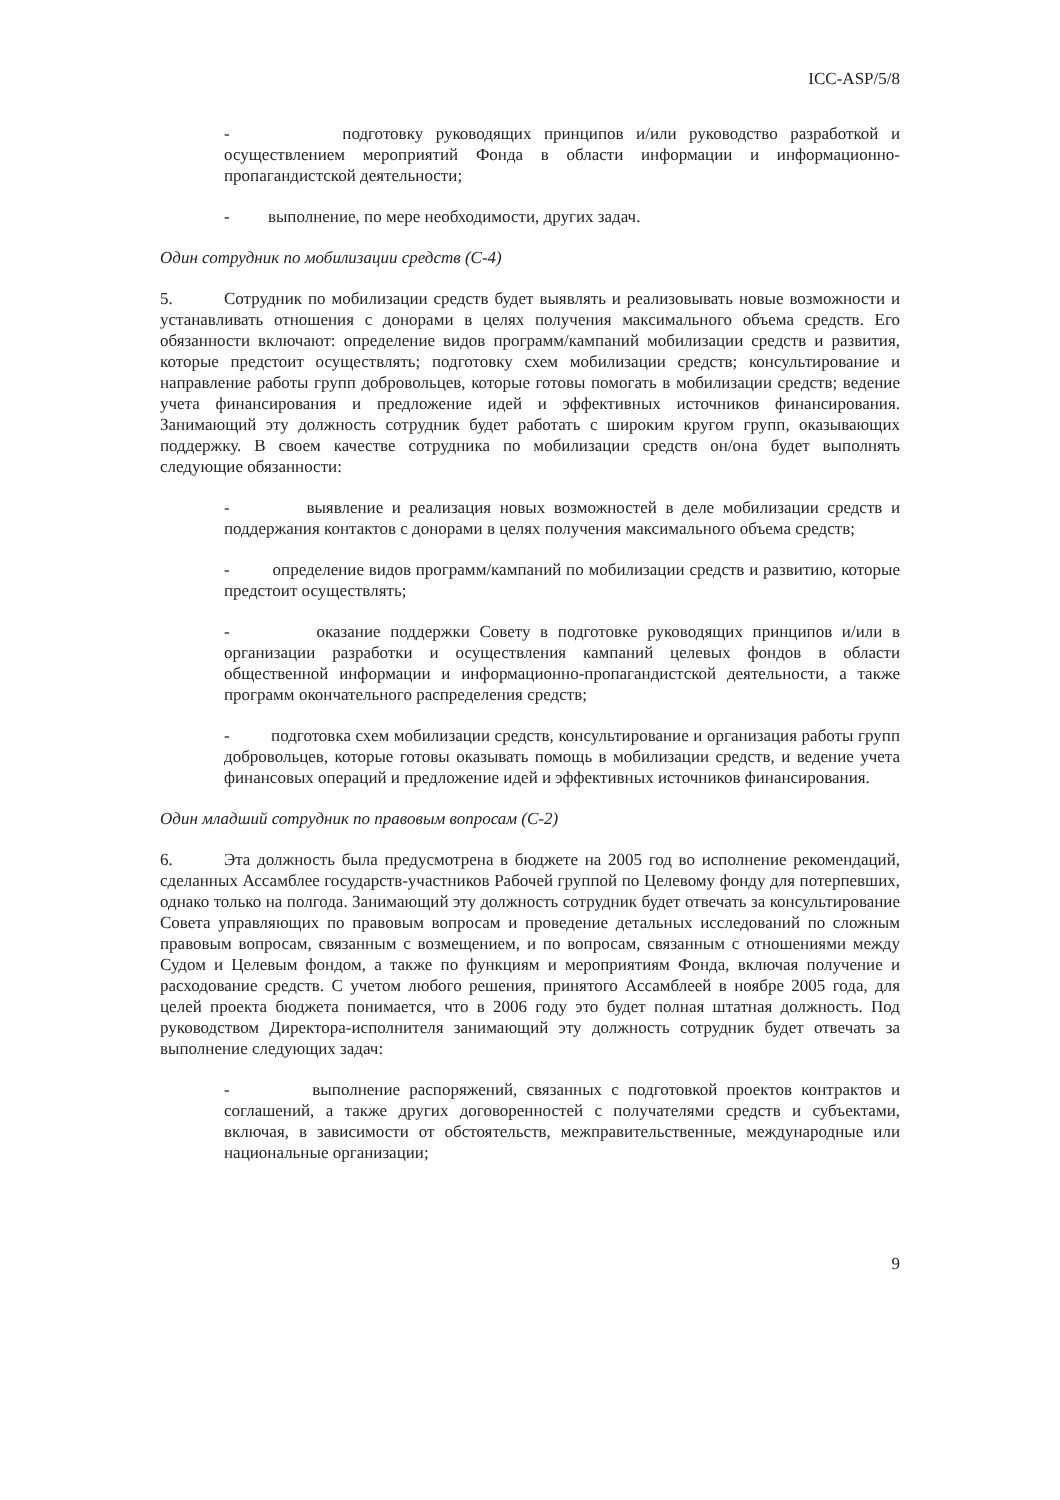ICC-ASP/5/8
- подготовку руководящих принципов и/или руководство разработкой и осуществлением мероприятий Фонда в области информации и информационно-пропагандистской деятельности;
- выполнение, по мере необходимости, других задач.
Один сотрудник по мобилизации средств (С-4)
5. Сотрудник по мобилизации средств будет выявлять и реализовывать новые возможности и устанавливать отношения с донорами в целях получения максимального объема средств. Его обязанности включают: определение видов программ/кампаний мобилизации средств и развития, которые предстоит осуществлять; подготовку схем мобилизации средств; консультирование и направление работы групп добровольцев, которые готовы помогать в мобилизации средств; ведение учета финансирования и предложение идей и эффективных источников финансирования. Занимающий эту должность сотрудник будет работать с широким кругом групп, оказывающих поддержку. В своем качестве сотрудника по мобилизации средств он/она будет выполнять следующие обязанности:
- выявление и реализация новых возможностей в деле мобилизации средств и поддержания контактов с донорами в целях получения максимального объема средств;
- определение видов программ/кампаний по мобилизации средств и развитию, которые предстоит осуществлять;
- оказание поддержки Совету в подготовке руководящих принципов и/или в организации разработки и осуществления кампаний целевых фондов в области общественной информации и информационно-пропагандистской деятельности, а также программ окончательного распределения средств;
- подготовка схем мобилизации средств, консультирование и организация работы групп добровольцев, которые готовы оказывать помощь в мобилизации средств, и ведение учета финансовых операций и предложение идей и эффективных источников финансирования.
Один младший сотрудник по правовым вопросам (С-2)
6. Эта должность была предусмотрена в бюджете на 2005 год во исполнение рекомендаций, сделанных Ассамблее государств-участников Рабочей группой по Целевому фонду для потерпевших, однако только на полгода. Занимающий эту должность сотрудник будет отвечать за консультирование Совета управляющих по правовым вопросам и проведение детальных исследований по сложным правовым вопросам, связанным с возмещением, и по вопросам, связанным с отношениями между Судом и Целевым фондом, а также по функциям и мероприятиям Фонда, включая получение и расходование средств. С учетом любого решения, принятого Ассамблеей в ноябре 2005 года, для целей проекта бюджета понимается, что в 2006 году это будет полная штатная должность. Под руководством Директора-исполнителя занимающий эту должность сотрудник будет отвечать за выполнение следующих задач:
- выполнение распоряжений, связанных с подготовкой проектов контрактов и соглашений, а также других договоренностей с получателями средств и субъектами, включая, в зависимости от обстоятельств, межправительственные, международные или национальные организации;
9